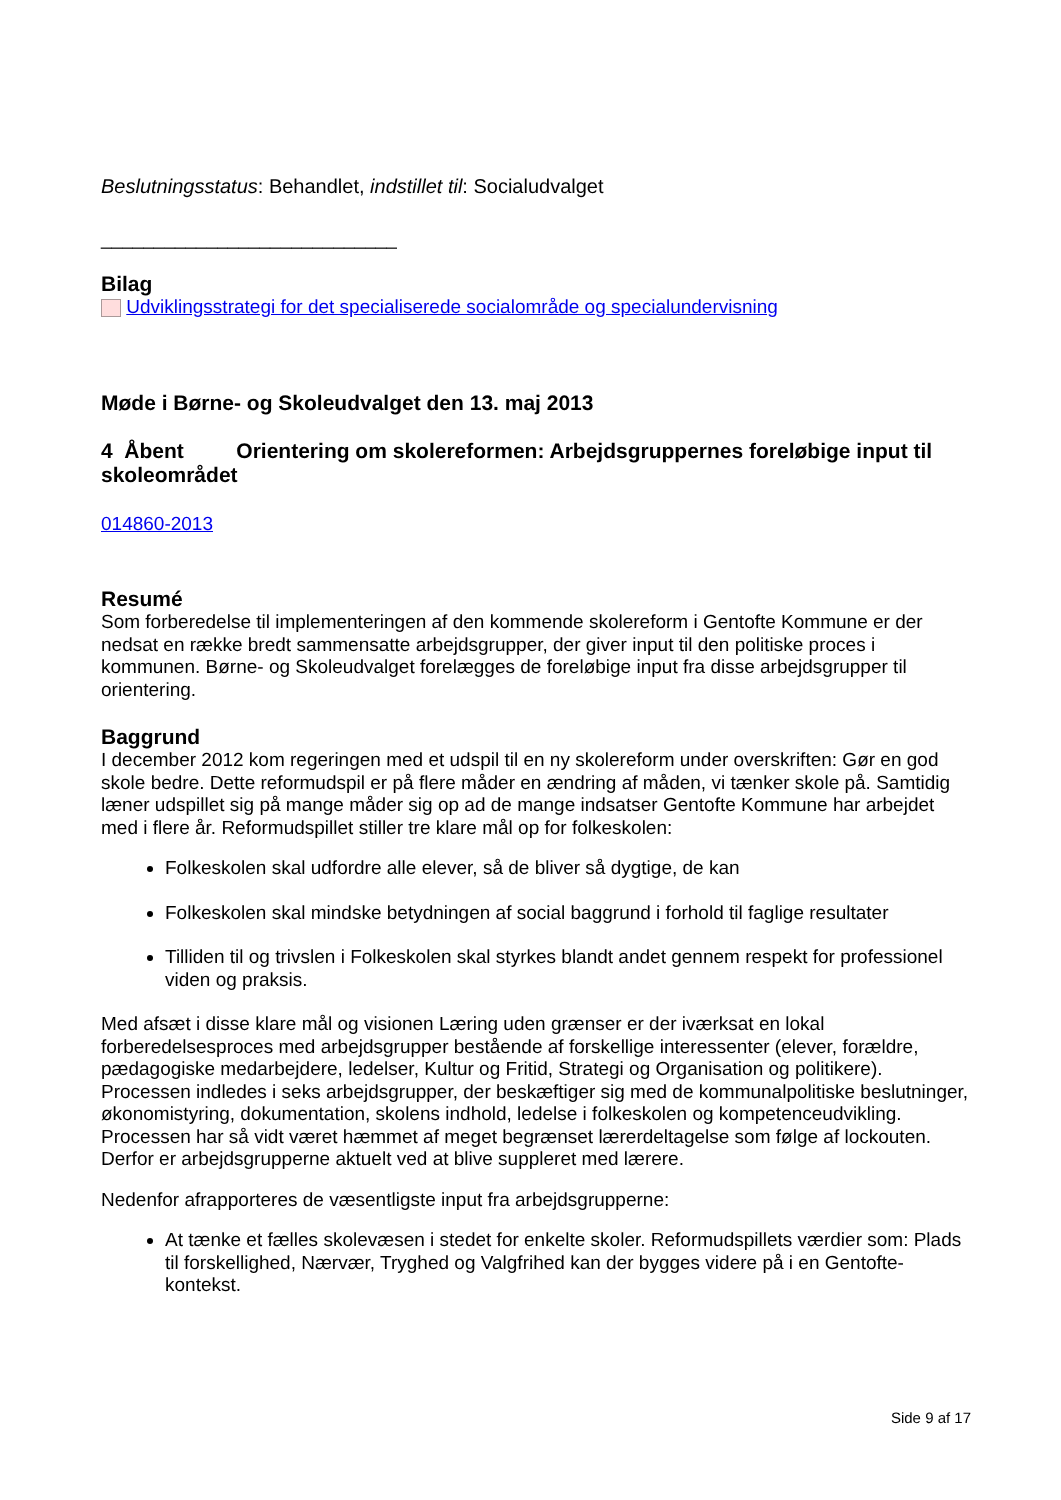Beslutningsstatus: Behandlet, indstillet til: Socialudvalget
____________________________
Bilag
Udviklingsstrategi for det specialiserede socialområde og specialundervisning
Møde i Børne- og Skoleudvalget den 13. maj 2013
4 Åbent Orientering om skolereformen: Arbejdsgruppernes foreløbige input til skoleområdet
014860-2013
Resumé
Som forberedelse til implementeringen af den kommende skolereform i Gentofte Kommune er der nedsat en række bredt sammensatte arbejdsgrupper, der giver input til den politiske proces i kommunen. Børne- og Skoleudvalget forelægges de foreløbige input fra disse arbejdsgrupper til orientering.
Baggrund
I december 2012 kom regeringen med et udspil til en ny skolereform under overskriften: Gør en god skole bedre. Dette reformudspil er på flere måder en ændring af måden, vi tænker skole på. Samtidig læner udspillet sig på mange måder sig op ad de mange indsatser Gentofte Kommune har arbejdet med i flere år. Reformudspillet stiller tre klare mål op for folkeskolen:
Folkeskolen skal udfordre alle elever, så de bliver så dygtige, de kan
Folkeskolen skal mindske betydningen af social baggrund i forhold til faglige resultater
Tilliden til og trivslen i Folkeskolen skal styrkes blandt andet gennem respekt for professionel viden og praksis.
Med afsæt i disse klare mål og visionen Læring uden grænser er der iværksat en lokal forberedelsesproces med arbejdsgrupper bestående af forskellige interessenter (elever, forældre, pædagogiske medarbejdere, ledelser, Kultur og Fritid, Strategi og Organisation og politikere). Processen indledes i seks arbejdsgrupper, der beskæftiger sig med de kommunalpolitiske beslutninger, økonomistyring, dokumentation, skolens indhold, ledelse i folkeskolen og kompetenceudvikling. Processen har så vidt været hæmmet af meget begrænset lærerdeltagelse som følge af lockouten. Derfor er arbejdsgrupperne aktuelt ved at blive suppleret med lærere.
Nedenfor afrapporteres de væsentligste input fra arbejdsgrupperne:
At tænke et fælles skolevæsen i stedet for enkelte skoler. Reformudspillets værdier som: Plads til forskellighed, Nærvær, Tryghed og Valgfrihed kan der bygges videre på i en Gentofte-kontekst.
Side 9 af 17